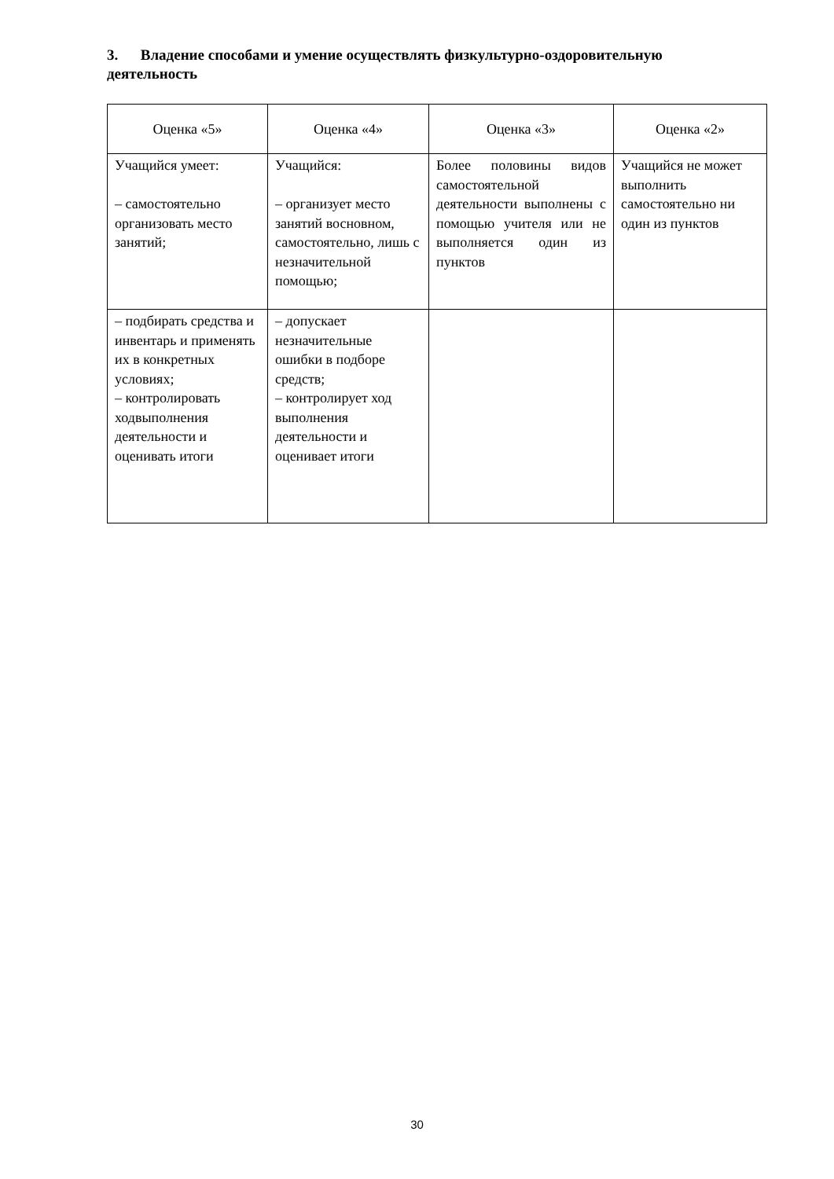3. Владение способами и умение осуществлять физкультурно-оздоровительную деятельность
| Оценка «5» | Оценка «4» | Оценка «3» | Оценка «2» |
| --- | --- | --- | --- |
| Учащийся умеет: – самостоятельно организовать место занятий; | Учащийся: – организует место занятий восновном, самостоятельно, лишь с незначительной помощью; | Более половины видов самостоятельной деятельности выполнены с помощью учителя или не выполняется один из пунктов | Учащийся не может выполнить самостоятельно ни один из пунктов |
| – подбирать средства и инвентарь и применять их в конкретных условиях; – контролировать ходвыполнения деятельности и оценивать итоги | – допускает незначительные ошибки в подборе средств; – контролирует ход выполнения деятельности и оценивает итоги | | |
30